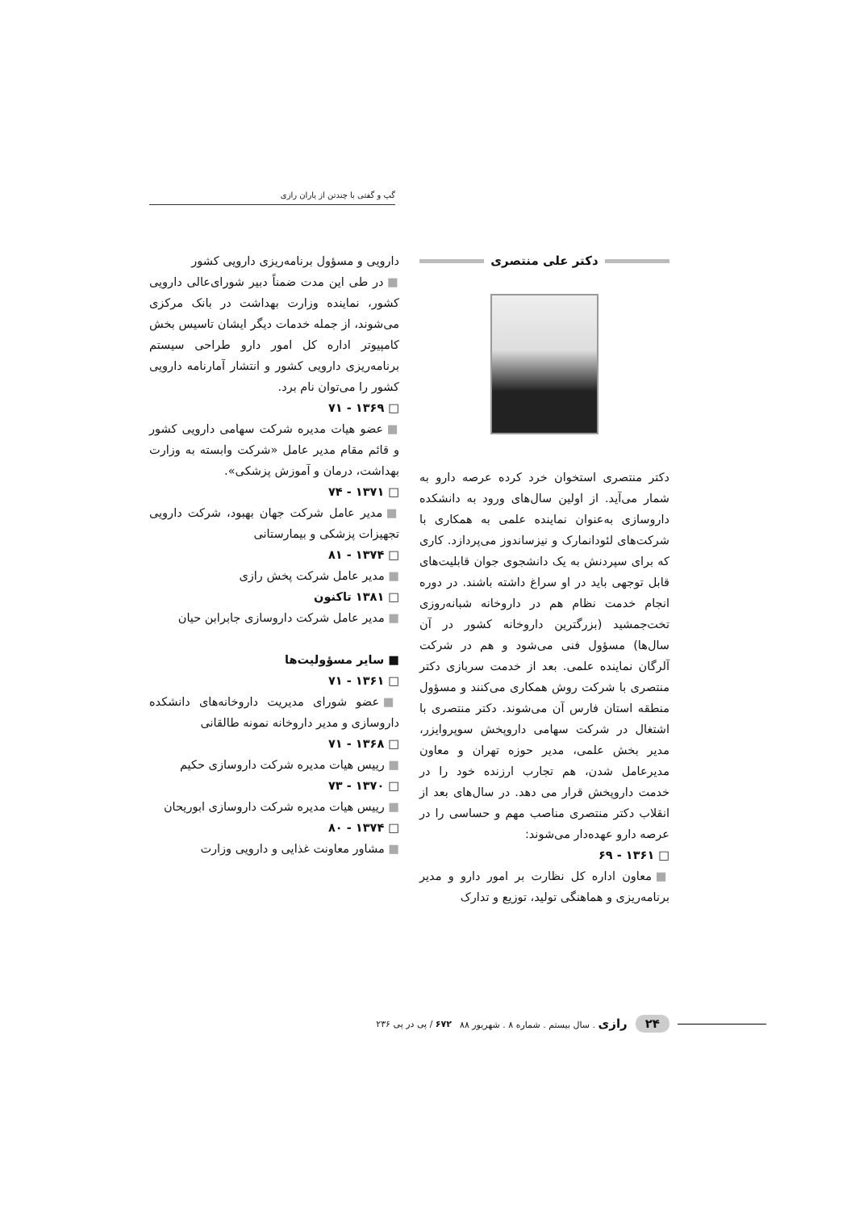گپ و گفتی با چندتن از یاران رازی
دکتر علی منتصری
دکتر منتصری استخوان خرد کرده عرصه دارو به شمار می‌آید. از اولین سال‌های ورود به دانشکده داروسازی به‌عنوان نماینده علمی به همکاری با شرکت‌های لئودانمارک و نیزساندوز می‌پردازد. کاری که برای سپردنش به یک دانشجوی جوان قابلیت‌های قابل توجهی باید در او سراغ داشته باشند. در دوره انجام خدمت نظام هم در داروخانه شبانه‌روزی تخت‌جمشید (بزرگترین داروخانه کشور در آن سال‌ها) مسؤول فنی می‌شود و هم در شرکت آلرگان نماینده علمی. بعد از خدمت سربازی دکتر منتصری با شرکت روش همکاری می‌کنند و مسؤول منطقه استان فارس آن می‌شوند. دکتر منتصری با اشتغال در شرکت سهامی داروپخش سوپروایزر، مدیر بخش علمی، مدیر حوزه تهران و معاون مدیرعامل شدن، هم تجارب ارزنده خود را در خدمت داروپخش قرار می دهد. در سال‌های بعد از انقلاب دکتر منتصری مناصب مهم و حساسی را در عرصه دارو عهده‌دار می‌شوند:
□ ۱۳۶۱ - ۶۹
■ معاون اداره کل نظارت بر امور دارو و مدیر برنامه‌ریزی و هماهنگی تولید، توزیع و تدارک
دارویی و مسؤول برنامه‌ریزی دارویی کشور
■ در طی این مدت ضمناً دبیر شورای‌عالی دارویی کشور، نماینده وزارت بهداشت در بانک مرکزی می‌شوند، از جمله خدمات دیگر ایشان تاسیس بخش کامپیوتر اداره کل امور دارو طراحی سیستم برنامه‌ریزی دارویی کشور و انتشار آمارنامه دارویی کشور را می‌توان نام برد.
□ ۱۳۶۹ - ۷۱
■ عضو هیات مدیره شرکت سهامی دارویی کشور و قائم مقام مدیر عامل «شرکت وابسته به وزارت بهداشت، درمان و آموزش پزشکی».
□ ۱۳۷۱ - ۷۴
■ مدیر عامل شرکت جهان بهبود، شرکت دارویی تجهیزات پزشکی و بیمارستانی
□ ۱۳۷۴ - ۸۱
■ مدیر عامل شرکت پخش رازی
□ ۱۳۸۱ تاکنون
■ مدیر عامل شرکت داروسازی جابرابن حیان
■ سایر مسؤولیت‌ها
□ ۱۳۶۱ - ۷۱
■ عضو شورای مدیریت داروخانه‌های دانشکده داروسازی و مدیر داروخانه نمونه طالقانی
□ ۱۳۶۸ - ۷۱
■ رییس هیات مدیره شرکت داروسازی حکیم
□ ۱۳۷۰ - ۷۳
■ رییس هیات مدیره شرکت داروسازی ابوریحان
□ ۱۳۷۴ - ۸۰
■ مشاور معاونت غذایی و دارویی وزارت
۲۴ رازی . سال بیستم . شماره ۸ . شهریور ۸۸ ۶۷۲ / پی در پی ۲۳۶